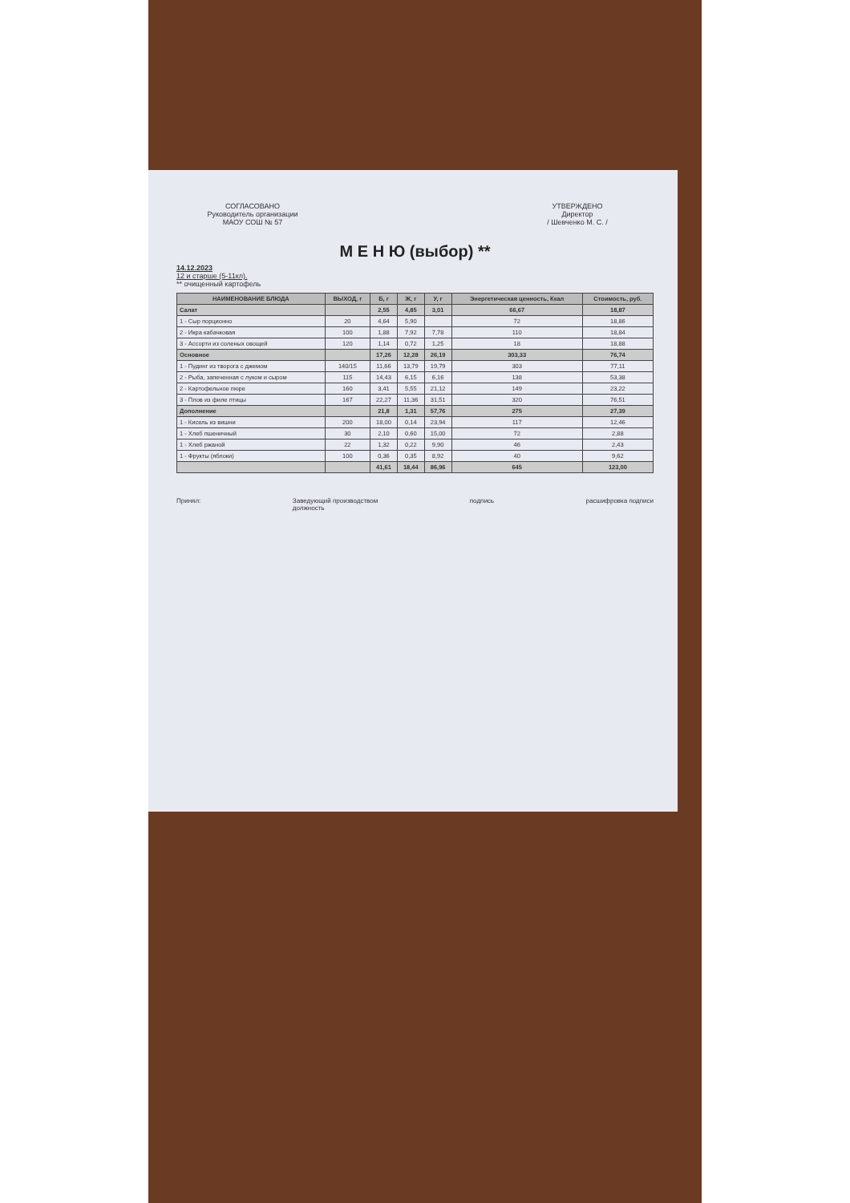СОГЛАСОВАНО
Руководитель организации
МАОУ СОШ № 57
УТВЕРЖДЕНО
Директор
/ Шевченко М. С. /
М Е Н Ю (выбор) **
14.12.2023
12 и старше (5-11кл).
** очищенный картофель
| НАИМЕНОВАНИЕ БЛЮДА | ВЫХОД, г | Б, г | Ж, г | У, г | Энергетическая ценность, Ккал | Стоимость, руб. |
| --- | --- | --- | --- | --- | --- | --- |
| Салат | | 2,55 | 4,85 | 3,01 | 66,67 | 18,87 |
| 1 - Сыр порционно | 20 | 4,64 | 5,90 | | 72 | 18,86 |
| 2 - Икра кабачковая | 100 | 1,88 | 7,92 | 7,78 | 110 | 18,84 |
| 3 - Ассорти из соленых овощей | 120 | 1,14 | 0,72 | 1,25 | 18 | 18,88 |
| Основное | | 17,26 | 12,28 | 26,19 | 303,33 | 76,74 |
| 1 - Пудинг из творога с джемом | 140/15 | 11,66 | 13,79 | 19,79 | 303 | 77,11 |
| 2 - Рыба, запеченная с луком и сыром | 115 | 14,43 | 6,15 | 6,16 | 138 | 53,38 |
| 2 - Картофельное пюре | 160 | 3,41 | 5,55 | 21,12 | 149 | 23,22 |
| 3 - Плов из филе птицы | 167 | 22,27 | 11,36 | 31,51 | 320 | 76,51 |
| Дополнение | | 21,8 | 1,31 | 57,76 | 275 | 27,39 |
| 1 - Кисель из вишни | 200 | 18,00 | 0,14 | 23,94 | 117 | 12,46 |
| 1 - Хлеб пшеничный | 30 | 2,10 | 0,60 | 15,00 | 72 | 2,88 |
| 1 - Хлеб ржаной | 22 | 1,32 | 0,22 | 9,90 | 46 | 2,43 |
| 1 - Фрукты (яблоки) | 100 | 0,36 | 0,35 | 8,92 | 40 | 9,62 |
| | | 41,61 | 18,44 | 86,96 | 645 | 123,00 |
Принял: Заведующий производством
должность подпись расшифровка подписи